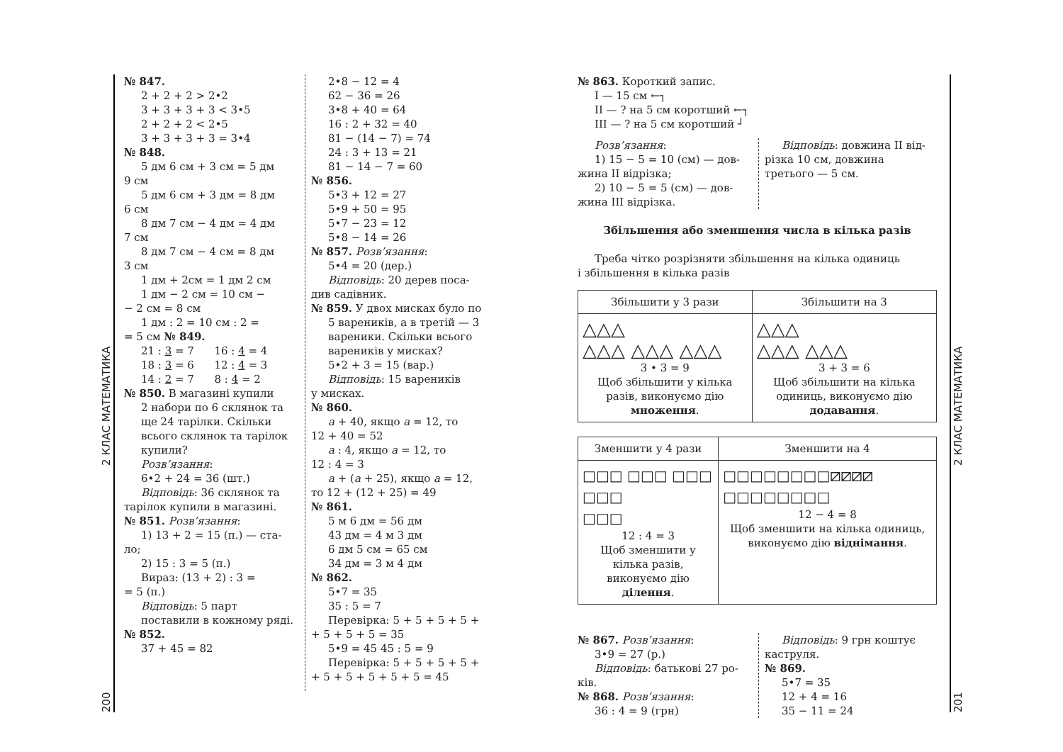200 2 КЛАС МАТЕМАТИКА
№ 847.
2 + 2 + 2 > 2•2
3 + 3 + 3 + 3 < 3•5
2 + 2 + 2 < 2•5
3 + 3 + 3 + 3 = 3•4
№ 848.
5 дм 6 см + 3 см = 5 дм
9 см
5 дм 6 см + 3 дм = 8 дм
6 см
8 дм 7 см − 4 дм = 4 дм
7 см
8 дм 7 см − 4 см = 8 дм
3 см
1 дм + 2см = 1 дм 2 см
1 дм − 2 см = 10 см −
− 2 см = 8 см
1 дм : 2 = 10 см : 2 =
= 5 см № 849.
21 : 3 = 7 16 : 4 = 4
18 : 3 = 6 12 : 4 = 3
14 : 2 = 7 8 : 4 = 2
№ 850. В магазині купили
2 набори по 6 склянок та ще 24 тарілки. Скільки всього склянок та тарілок купили?
Розв’язання:
6•2 + 24 = 36 (шт.)
Відповідь: 36 склянок та
тарілок купили в магазині.
№ 851. Розв’язання:
1) 13 + 2 = 15 (п.) — ста-
ло;
2) 15 : 3 = 5 (п.)
Вираз: (13 + 2) : 3 =
= 5 (п.)
Відповідь: 5 парт поставили в кожному ряді.
№ 852.
37 + 45 = 82
2•8 − 12 = 4
62 − 36 = 26
3•8 + 40 = 64
16 : 2 + 32 = 40
81 − (14 − 7) = 74
24 : 3 + 13 = 21
81 − 14 − 7 = 60
№ 856.
5•3 + 12 = 27
5•9 + 50 = 95
5•7 − 23 = 12
5•8 − 14 = 26
№ 857. Розв’язання:
5•4 = 20 (дер.)
Відповідь: 20 дерев поса-
див садівник.
№ 859. У двох мисках було по
5 вареників, а в третій — 3 вареники. Скільки всього вареників у мисках?
5•2 + 3 = 15 (вар.)
Відповідь: 15 вареників
у мисках.
№ 860.
a + 40, якщо a = 12, то
12 + 40 = 52
a : 4, якщо a = 12, то
12 : 4 = 3
a + (a + 25), якщо a = 12,
то 12 + (12 + 25) = 49
№ 861.
5 м 6 дм = 56 дм
43 дм = 4 м 3 дм
6 дм 5 см = 65 см
34 дм = 3 м 4 дм
№ 862.
5•7 = 35
35 : 5 = 7
Перевірка: 5 + 5 + 5 + 5 +
+ 5 + 5 + 5 = 35
5•9 = 45 45 : 5 = 9
Перевірка: 5 + 5 + 5 + 5 +
+ 5 + 5 + 5 + 5 + 5 = 45
№ 863. Короткий запис.
I — 15 см ←┐
II — ? на 5 см коротший ←┐
III — ? на 5 см коротший ┘
Розв’язання:
1) 15 − 5 = 10 (см) — дов-
жина II відрізка;
2) 10 − 5 = 5 (см) — дов-
жина III відрізка.
Відповідь: довжина II від-
різка 10 см, довжина третього — 5 см.
Збільшення або зменшення числа в кілька разів
Треба чітко розрізняти збільшення на кілька одиниць
і збільшення в кілька разів
| Збільшити у 3 рази | Збільшити на 3 |
| --- | --- |
| △△△ △△△ △△△ △△△ 3 • 3 = 9 Щоб збільшити у кілька разів, виконуємо дію множення . | △△△ △△△ △△△ 3 + 3 = 6 Щоб збільшити на кілька одиниць, виконуємо дію додавання . |
| Зменшити у 4 рази | Зменшити на 4 |
| --- | --- |
| □□□ □□□ □□□ □□□ □□□ 12 : 4 = 3 Щоб зменшити у кілька разів, виконуємо дію ділення . | □□□□□□□□⧄⧄⧄⧄ □□□□□□□□ 12 − 4 = 8 Щоб зменшити на кілька одиниць, виконуємо дію віднімання . |
№ 867. Розв’язання:
3•9 = 27 (р.)
Відповідь: батькові 27 ро-
ків.
№ 868. Розв’язання:
36 : 4 = 9 (грн)
Відповідь: 9 грн коштує
каструля.
№ 869.
5•7 = 35
12 + 4 = 16
35 − 11 = 24
201 2 КЛАС МАТЕМАТИКА